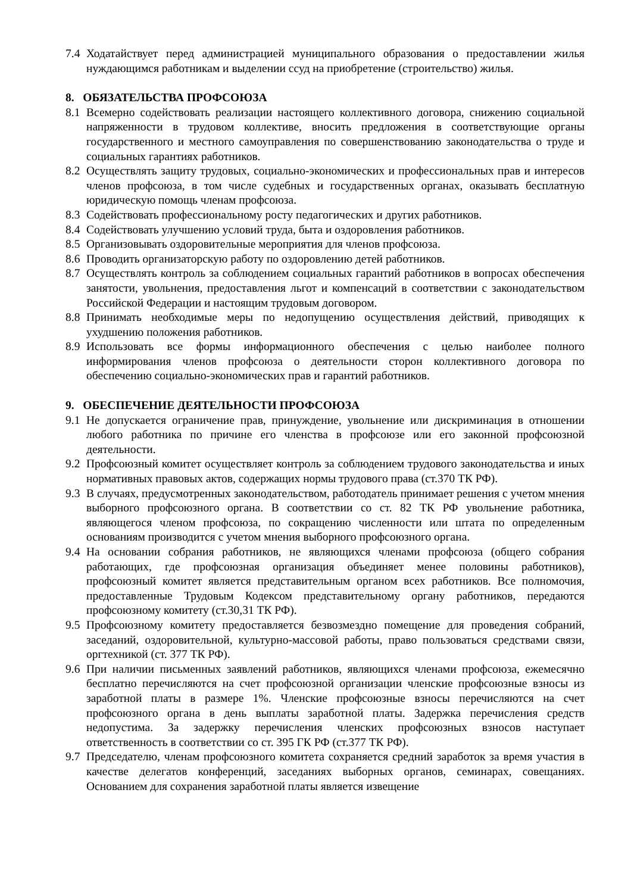7.4 Ходатайствует перед администрацией муниципального образования о предоставлении жилья нуждающимся работникам и выделении ссуд на приобретение (строительство) жилья.
8. ОБЯЗАТЕЛЬСТВА ПРОФСОЮЗА
8.1 Всемерно содействовать реализации настоящего коллективного договора, снижению социальной напряженности в трудовом коллективе, вносить предложения в соответствующие органы государственного и местного самоуправления по совершенствованию законодательства о труде и социальных гарантиях работников.
8.2 Осуществлять защиту трудовых, социально-экономических и профессиональных прав и интересов членов профсоюза, в том числе судебных и государственных органах, оказывать бесплатную юридическую помощь членам профсоюза.
8.3 Содействовать профессиональному росту педагогических и других работников.
8.4 Содействовать улучшению условий труда, быта и оздоровления работников.
8.5 Организовывать оздоровительные мероприятия для членов профсоюза.
8.6 Проводить организаторскую работу по оздоровлению детей работников.
8.7 Осуществлять контроль за соблюдением социальных гарантий работников в вопросах обеспечения занятости, увольнения, предоставления льгот и компенсаций в соответствии с законодательством Российской Федерации и настоящим трудовым договором.
8.8 Принимать необходимые меры по недопущению осуществления действий, приводящих к ухудшению положения работников.
8.9 Использовать все формы информационного обеспечения с целью наиболее полного информирования членов профсоюза о деятельности сторон коллективного договора по обеспечению социально-экономических прав и гарантий работников.
9. ОБЕСПЕЧЕНИЕ ДЕЯТЕЛЬНОСТИ ПРОФСОЮЗА
9.1 Не допускается ограничение прав, принуждение, увольнение или дискриминация в отношении любого работника по причине его членства в профсоюзе или его законной профсоюзной деятельности.
9.2 Профсоюзный комитет осуществляет контроль за соблюдением трудового законодательства и иных нормативных правовых актов, содержащих нормы трудового права (ст.370 ТК РФ).
9.3 В случаях, предусмотренных законодательством, работодатель принимает решения с учетом мнения выборного профсоюзного органа. В соответствии со ст. 82 ТК РФ увольнение работника, являющегося членом профсоюза, по сокращению численности или штата по определенным основаниям производится с учетом мнения выборного профсоюзного органа.
9.4 На основании собрания работников, не являющихся членами профсоюза (общего собрания работающих, где профсоюзная организация объединяет менее половины работников), профсоюзный комитет является представительным органом всех работников. Все полномочия, предоставленные Трудовым Кодексом представительному органу работников, передаются профсоюзному комитету (ст.30,31 ТК РФ).
9.5 Профсоюзному комитету предоставляется безвозмездно помещение для проведения собраний, заседаний, оздоровительной, культурно-массовой работы, право пользоваться средствами связи, оргтехникой (ст. 377 ТК РФ).
9.6 При наличии письменных заявлений работников, являющихся членами профсоюза, ежемесячно бесплатно перечисляются на счет профсоюзной организации членские профсоюзные взносы из заработной платы в размере 1%. Членские профсоюзные взносы перечисляются на счет профсоюзного органа в день выплаты заработной платы. Задержка перечисления средств недопустима. За задержку перечисления членских профсоюзных взносов наступает ответственность в соответствии со ст. 395 ГК РФ (ст.377 ТК РФ).
9.7 Председателю, членам профсоюзного комитета сохраняется средний заработок за время участия в качестве делегатов конференций, заседаниях выборных органов, семинарах, совещаниях. Основанием для сохранения заработной платы является извещение